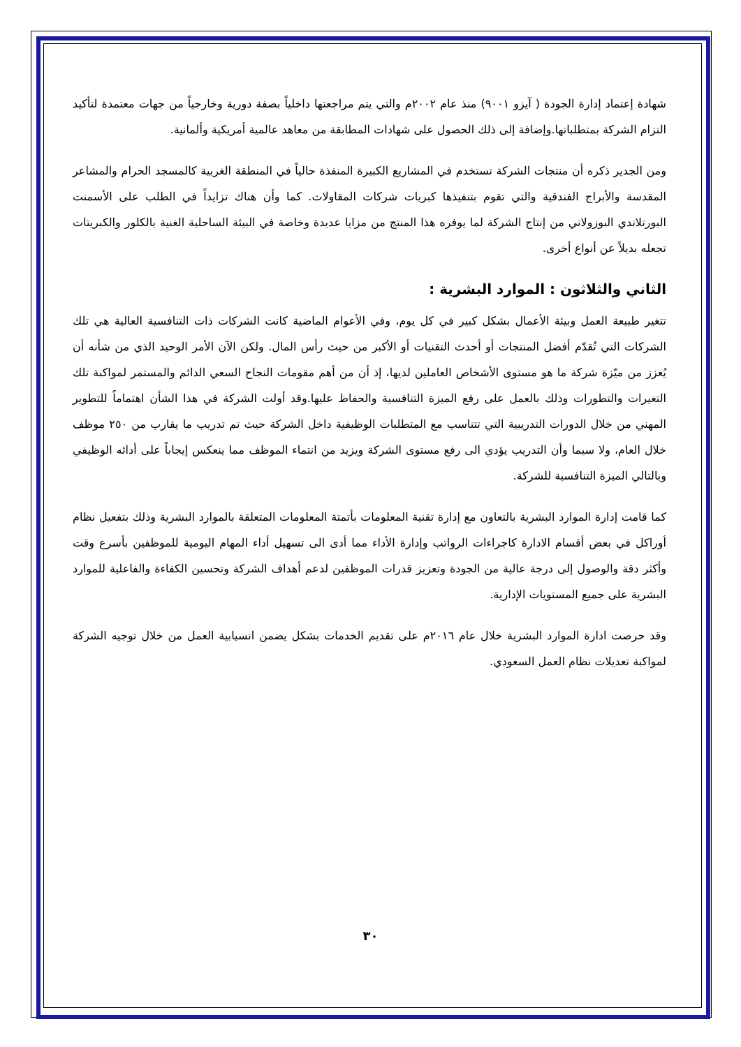شهادة إعتماد إدارة الجودة ( آيزو ٩٠٠١) منذ عام ٢٠٠٢م والتي يتم مراجعتها داخلياً بصفة دورية وخارجياً من جهات معتمدة لتأكيد التزام الشركة بمتطلباتها.وإضافة إلى ذلك الحصول على شهادات المطابقة من معاهد عالمية أمريكية وألمانية.
ومن الجدير ذكره أن منتجات الشركة تستخدم في المشاريع الكبيرة المنفذة حالياً في المنطقة الغربية كالمسجد الحرام والمشاعر المقدسة والأبراج الفندقية والتي تقوم بتنفيذها كبريات شركات المقاولات. كما وأن هناك تزايداً في الطلب على الأسمنت البورتلاندي البوزولاني من إنتاج الشركة لما يوفره هذا المنتج من مزايا عديدة وخاصة في البيئة الساحلية الغنية بالكلور والكبريتات تجعله بديلاً عن أنواع أخرى.
الثاني والثلاثون : الموارد البشرية :
تتغير طبيعة العمل وبيئة الأعمال بشكل كبير في كل يوم، وفي الأعوام الماضية كانت الشركات ذات التنافسية العالية هي تلك الشركات التي تُقدّم أفضل المنتجات أو أحدث التقنيات أو الأكبر من حيث رأس المال. ولكن الآن الأمر الوحيد الذي من شأنه أن يُعزز من ميّزة شركة ما هو مستوى الأشخاص العاملين لديها، إذ أن من أهم مقومات النجاح السعي الدائم والمستمر لمواكبة تلك التغيرات والتطورات وذلك بالعمل على رفع الميزة التنافسية والحفاظ عليها.وقد أولت الشركة في هذا الشأن اهتماماً للتطوير المهني من خلال الدورات التدريبية التي تتناسب مع المتطلبات الوظيفية داخل الشركة حيث تم تدريب ما يقارب من ٢٥٠ موظف خلال العام، ولا سيما وأن التدريب يؤدي الى رفع مستوى الشركة ويزيد من انتماء الموظف مما ينعكس إيجاباً على أدائه الوظيفي وبالتالي الميزة التنافسية للشركة.
كما قامت إدارة الموارد البشرية بالتعاون مع إدارة تقنية المعلومات بأتمتة المعلومات المتعلقة بالموارد البشرية وذلك بتفعيل نظام أوراكل في بعض أقسام الادارة كاجراءات الرواتب وإدارة الأداء مما أدى الى تسهيل أداء المهام اليومية للموظفين بأسرع وقت وأكثر دقة والوصول إلى درجة عالية من الجودة وتعزيز قدرات الموظفين لدعم أهداف الشركة وتحسين الكفاءة والفاعلية للموارد البشرية على جميع المستويات الإدارية.
وقد حرصت ادارة الموارد البشرية خلال عام ٢٠١٦م على تقديم الخدمات بشكل يضمن انسيابية العمل من خلال توجيه الشركة لمواكبة تعديلات نظام العمل السعودي.
٣٠